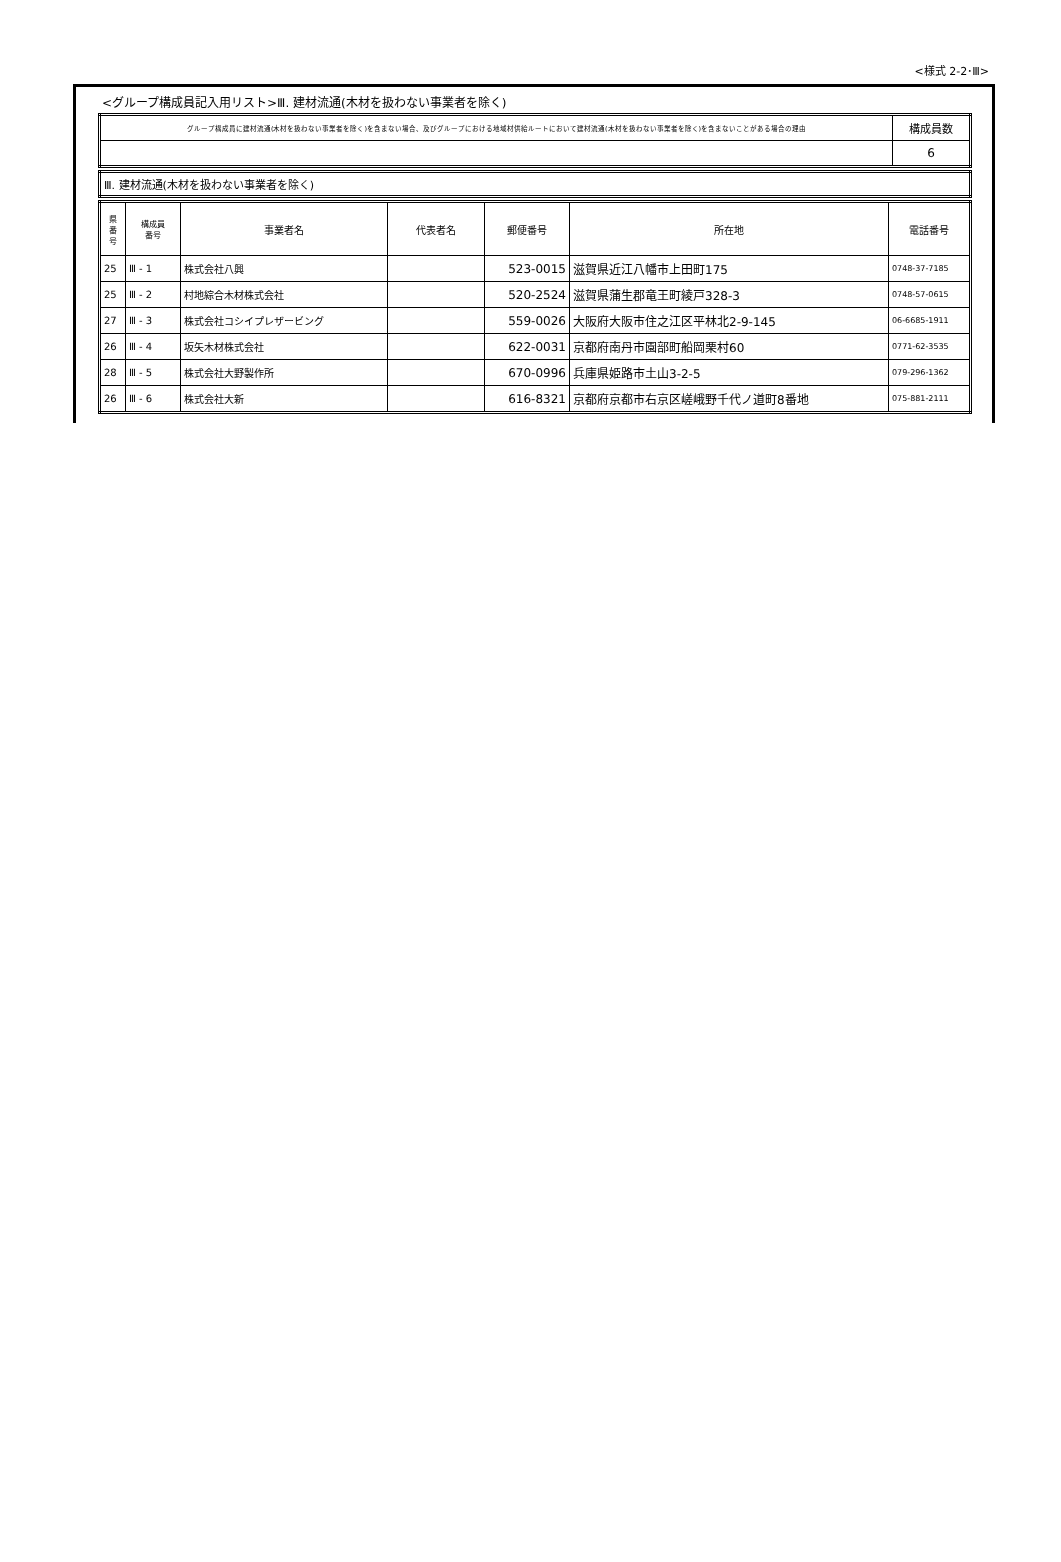<様式 2-2･Ⅲ>
<グループ構成員記入用リスト>Ⅲ. 建材流通(木材を扱わない事業者を除く)
| グループ構成員に建材流通(木材を扱わない事業者を除く)を含まない場合、及びグループにおける地域材供給ルートにおいて建材流通(木材を扱わない事業者を除く)を含まないことがある場合の理由 | 構成員数 |
| | 6 |
| Ⅲ. 建材流通(木材を扱わない事業者を除く) |
| 県 番 号 | 構成員 番号 | 事業者名 | 代表者名 | 郵便番号 | 所在地 | 電話番号 |
| --- | --- | --- | --- | --- | --- | --- |
| 25 | Ⅲ - 1 | 株式会社八興 | | 523-0015 | 滋賀県近江八幡市上田町175 | 0748-37-7185 |
| 25 | Ⅲ - 2 | 村地綜合木材株式会社 | | 520-2524 | 滋賀県蒲生郡竜王町綾戸328-3 | 0748-57-0615 |
| 27 | Ⅲ - 3 | 株式会社コシイプレザービング | | 559-0026 | 大阪府大阪市住之江区平林北2-9-145 | 06-6685-1911 |
| 26 | Ⅲ - 4 | 坂矢木材株式会社 | | 622-0031 | 京都府南丹市園部町船岡栗村60 | 0771-62-3535 |
| 28 | Ⅲ - 5 | 株式会社大野製作所 | | 670-0996 | 兵庫県姫路市土山3-2-5 | 079-296-1362 |
| 26 | Ⅲ - 6 | 株式会社大新 | | 616-8321 | 京都府京都市右京区嵯峨野千代ノ道町8番地 | 075-881-2111 |